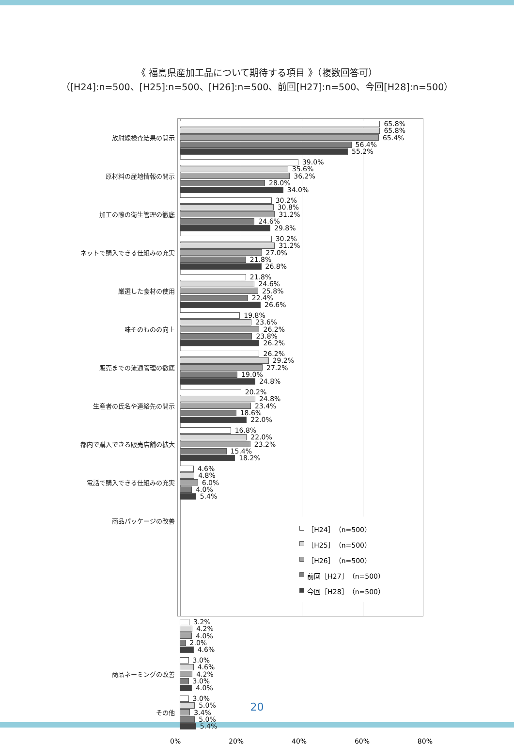《 福島県産加工品について期待する項目 》（複数回答可）
（[H24]:n=500、[H25]:n=500、[H26]:n=500、前回[H27]:n=500、今回[H28]:n=500）
放射線検査結果の開示
65.8%
65.8%
65.4%
56.4%
55.2%
原材料の産地情報の開示
39.0%
35.6%
36.2%
28.0%
34.0%
加工の際の衛生管理の徹底
30.2%
30.8%
31.2%
24.6%
29.8%
ネットで購入できる仕組みの充実
30.2%
31.2%
27.0%
21.8%
26.8%
厳選した食材の使用
21.8%
24.6%
25.8%
22.4%
26.6%
味そのものの向上
19.8%
23.6%
26.2%
23.8%
26.2%
販売までの流通管理の徹底
26.2%
29.2%
27.2%
19.0%
24.8%
生産者の氏名や連絡先の開示
20.2%
24.8%
23.4%
18.6%
22.0%
都内で購入できる販売店舗の拡大
16.8%
22.0%
23.2%
15.4%
18.2%
電話で購入できる仕組みの充実
4.6%
4.8%
6.0%
4.0%
5.4%
商品パッケージの改善
3.2%
4.2%
4.0%
2.0%
4.6%
商品ネーミングの改善
3.0%
4.6%
4.2%
3.0%
4.0%
その他
3.0%
5.0%
3.4%
5.0%
5.4%
［H24］（n=500）
［H25］（n=500）
［H26］（n=500）
前回［H27］（n=500）
今回［H28］（n=500）
0% 20% 40% 60% 80%
20